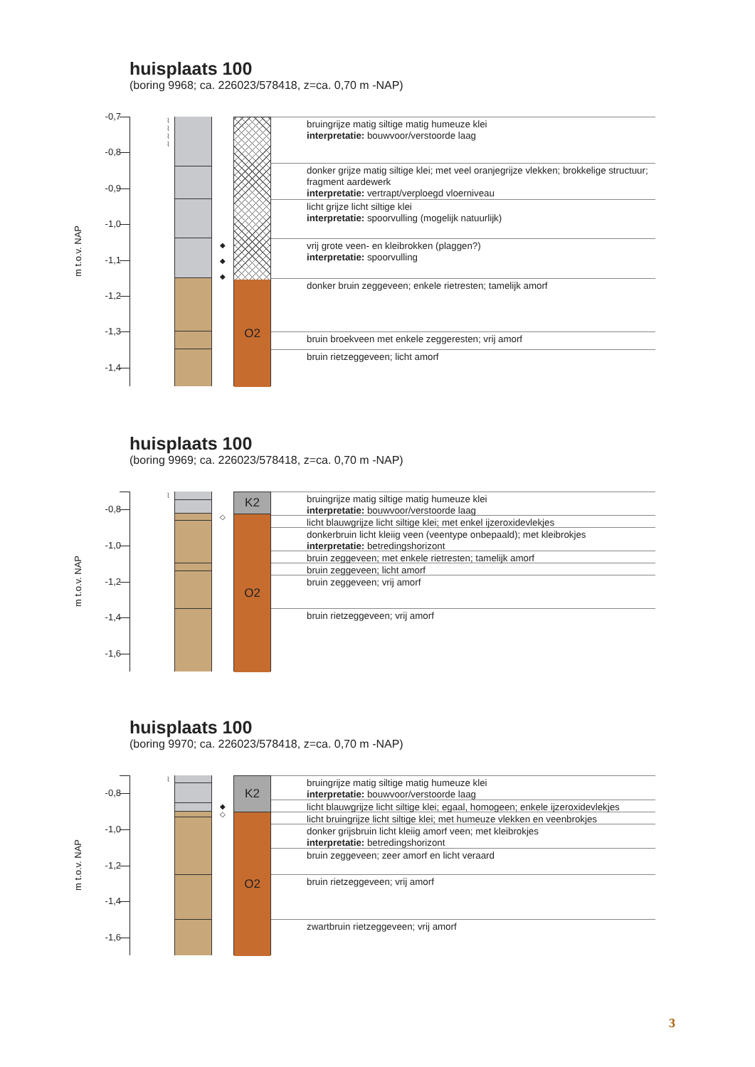huisplaats 100
(boring 9968; ca. 226023/578418, z=ca. 0,70 m -NAP)
m t.o.v. NAP
-0,7
-0,8
-0,9
-1,0
-1,1
-1,2
-1,3
-1,4
⌇
⌇
⌇
⌇
◆
◆
◆
O2
bruingrijze matig siltige matig humeuze klei
interpretatie: bouwvoor/verstoorde laag
donker grijze matig siltige klei; met veel oranjegrijze vlekken; brokkelige structuur; fragment aardewerk
interpretatie: vertrapt/verploegd vloerniveau
licht grijze licht siltige klei
interpretatie: spoorvulling (mogelijk natuurlijk)
vrij grote veen- en kleibrokken (plaggen?)
interpretatie: spoorvulling
donker bruin zeggeveen; enkele rietresten; tamelijk amorf
bruin broekveen met enkele zeggeresten; vrij amorf
bruin rietzeggeveen; licht amorf
huisplaats 100
(boring 9969; ca. 226023/578418, z=ca. 0,70 m -NAP)
m t.o.v. NAP
-0,8
-1,0
-1,2
-1,4
-1,6
⌇ ◇
K2
O2
bruingrijze matig siltige matig humeuze klei
interpretatie: bouwvoor/verstoorde laag
licht blauwgrijze licht siltige klei; met enkel ijzeroxidevlekjes
donkerbruin licht kleiig veen (veentype onbepaald); met kleibrokjes
interpretatie: betredingshorizont
bruin zeggeveen; met enkele rietresten; tamelijk amorf
bruin zeggeveen; licht amorf
bruin zeggeveen; vrij amorf
bruin rietzeggeveen; vrij amorf
huisplaats 100
(boring 9970; ca. 226023/578418, z=ca. 0,70 m -NAP)
m t.o.v. NAP
-0,8
-1,0
-1,2
-1,4
-1,6
⌇ ◆
◇
K2
O2
bruingrijze matig siltige matig humeuze klei
interpretatie: bouwvoor/verstoorde laag
licht blauwgrijze licht siltige klei; egaal, homogeen; enkele ijzeroxidevlekjes
licht bruingrijze licht siltige klei; met humeuze vlekken en veenbrokjes
donker grijsbruin licht kleiig amorf veen; met kleibrokjes
interpretatie: betredingshorizont
bruin zeggeveen; zeer amorf en licht veraard
bruin rietzeggeveen; vrij amorf
zwartbruin rietzeggeveen; vrij amorf
3